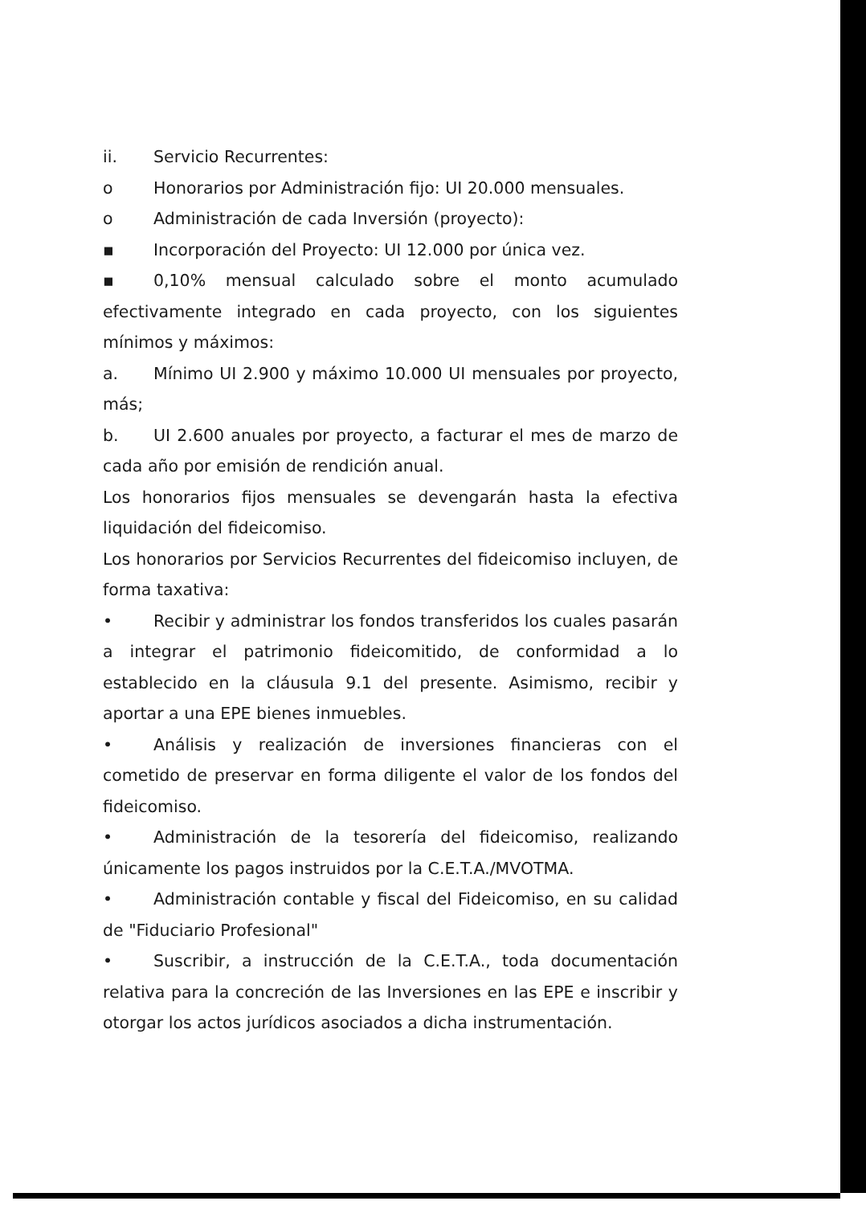ii. Servicio Recurrentes:
o Honorarios por Administración fijo: UI 20.000 mensuales.
o Administración de cada Inversión (proyecto):
▪ Incorporación del Proyecto: UI 12.000 por única vez.
▪ 0,10% mensual calculado sobre el monto acumulado efectivamente integrado en cada proyecto, con los siguientes mínimos y máximos:
a. Mínimo UI 2.900 y máximo 10.000 UI mensuales por proyecto, más;
b. UI 2.600 anuales por proyecto, a facturar el mes de marzo de cada año por emisión de rendición anual.
Los honorarios fijos mensuales se devengarán hasta la efectiva liquidación del fideicomiso.
Los honorarios por Servicios Recurrentes del fideicomiso incluyen, de forma taxativa:
• Recibir y administrar los fondos transferidos los cuales pasarán a integrar el patrimonio fideicomitido, de conformidad a lo establecido en la cláusula 9.1 del presente. Asimismo, recibir y aportar a una EPE bienes inmuebles.
• Análisis y realización de inversiones financieras con el cometido de preservar en forma diligente el valor de los fondos del fideicomiso.
• Administración de la tesorería del fideicomiso, realizando únicamente los pagos instruidos por la C.E.T.A./MVOTMA.
• Administración contable y fiscal del Fideicomiso, en su calidad de "Fiduciario Profesional"
• Suscribir, a instrucción de la C.E.T.A., toda documentación relativa para la concreción de las Inversiones en las EPE e inscribir y otorgar los actos jurídicos asociados a dicha instrumentación.